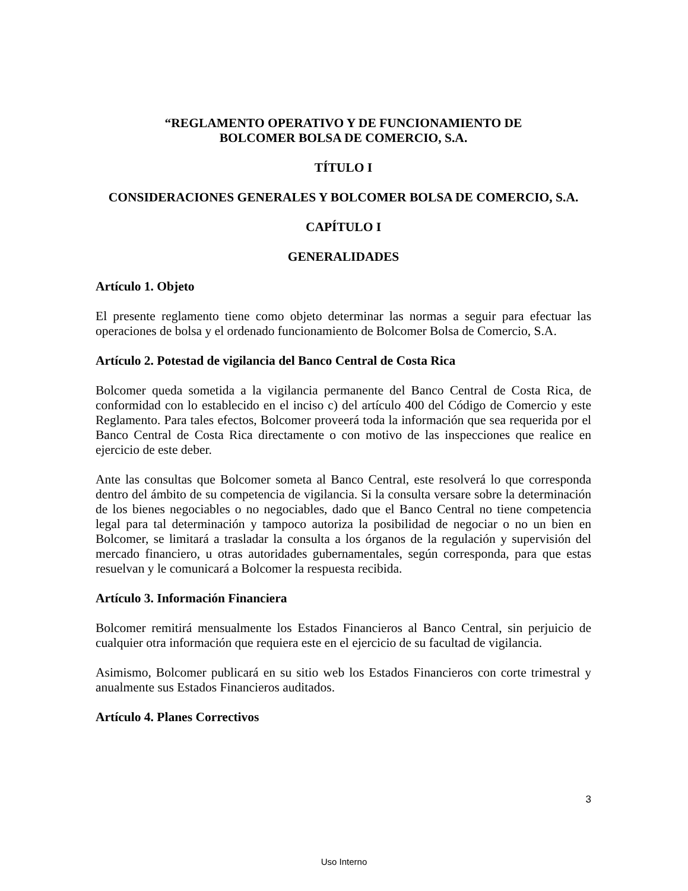“REGLAMENTO OPERATIVO Y DE FUNCIONAMIENTO DE
BOLCOMER BOLSA DE COMERCIO, S.A.
TÍTULO I
CONSIDERACIONES GENERALES Y BOLCOMER BOLSA DE COMERCIO, S.A.
CAPÍTULO I
GENERALIDADES
Artículo 1. Objeto
El presente reglamento tiene como objeto determinar las normas a seguir para efectuar las operaciones de bolsa y el ordenado funcionamiento de Bolcomer Bolsa de Comercio, S.A.
Artículo 2. Potestad de vigilancia del Banco Central de Costa Rica
Bolcomer queda sometida a la vigilancia permanente del Banco Central de Costa Rica, de conformidad con lo establecido en el inciso c) del artículo 400 del Código de Comercio y este Reglamento. Para tales efectos, Bolcomer proveerá toda la información que sea requerida por el Banco Central de Costa Rica directamente o con motivo de las inspecciones que realice en ejercicio de este deber.
Ante las consultas que Bolcomer someta al Banco Central, este resolverá lo que corresponda dentro del ámbito de su competencia de vigilancia. Si la consulta versare sobre la determinación de los bienes negociables o no negociables, dado que el Banco Central no tiene competencia legal para tal determinación y tampoco autoriza la posibilidad de negociar o no un bien en Bolcomer, se limitará a trasladar la consulta a los órganos de la regulación y supervisión del mercado financiero, u otras autoridades gubernamentales, según corresponda, para que estas resuelvan y le comunicará a Bolcomer la respuesta recibida.
Artículo 3. Información Financiera
Bolcomer remitirá mensualmente los Estados Financieros al Banco Central, sin perjuicio de cualquier otra información que requiera este en el ejercicio de su facultad de vigilancia.
Asimismo, Bolcomer publicará en su sitio web los Estados Financieros con corte trimestral y anualmente sus Estados Financieros auditados.
Artículo 4. Planes Correctivos
3
Uso Interno